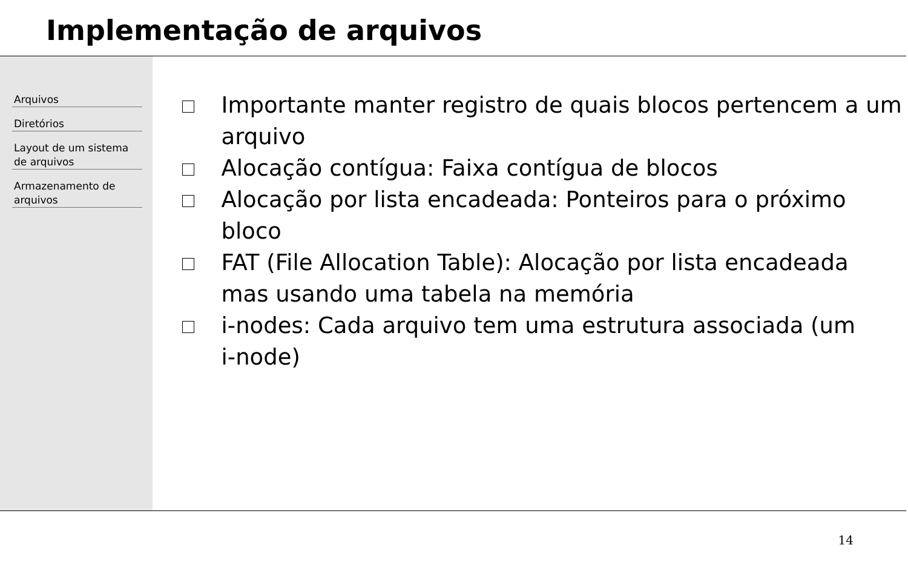Implementação de arquivos
Arquivos
Diretórios
Layout de um sistema de arquivos
Armazenamento de arquivos
Importante manter registro de quais blocos pertencem a um
arquivo
Alocação contígua: Faixa contígua de blocos
Alocação por lista encadeada: Ponteiros para o próximo bloco
FAT (File Allocation Table): Alocação por lista encadeada
mas usando uma tabela na memória
i-nodes: Cada arquivo tem uma estrutura associada (um
i-node)
14